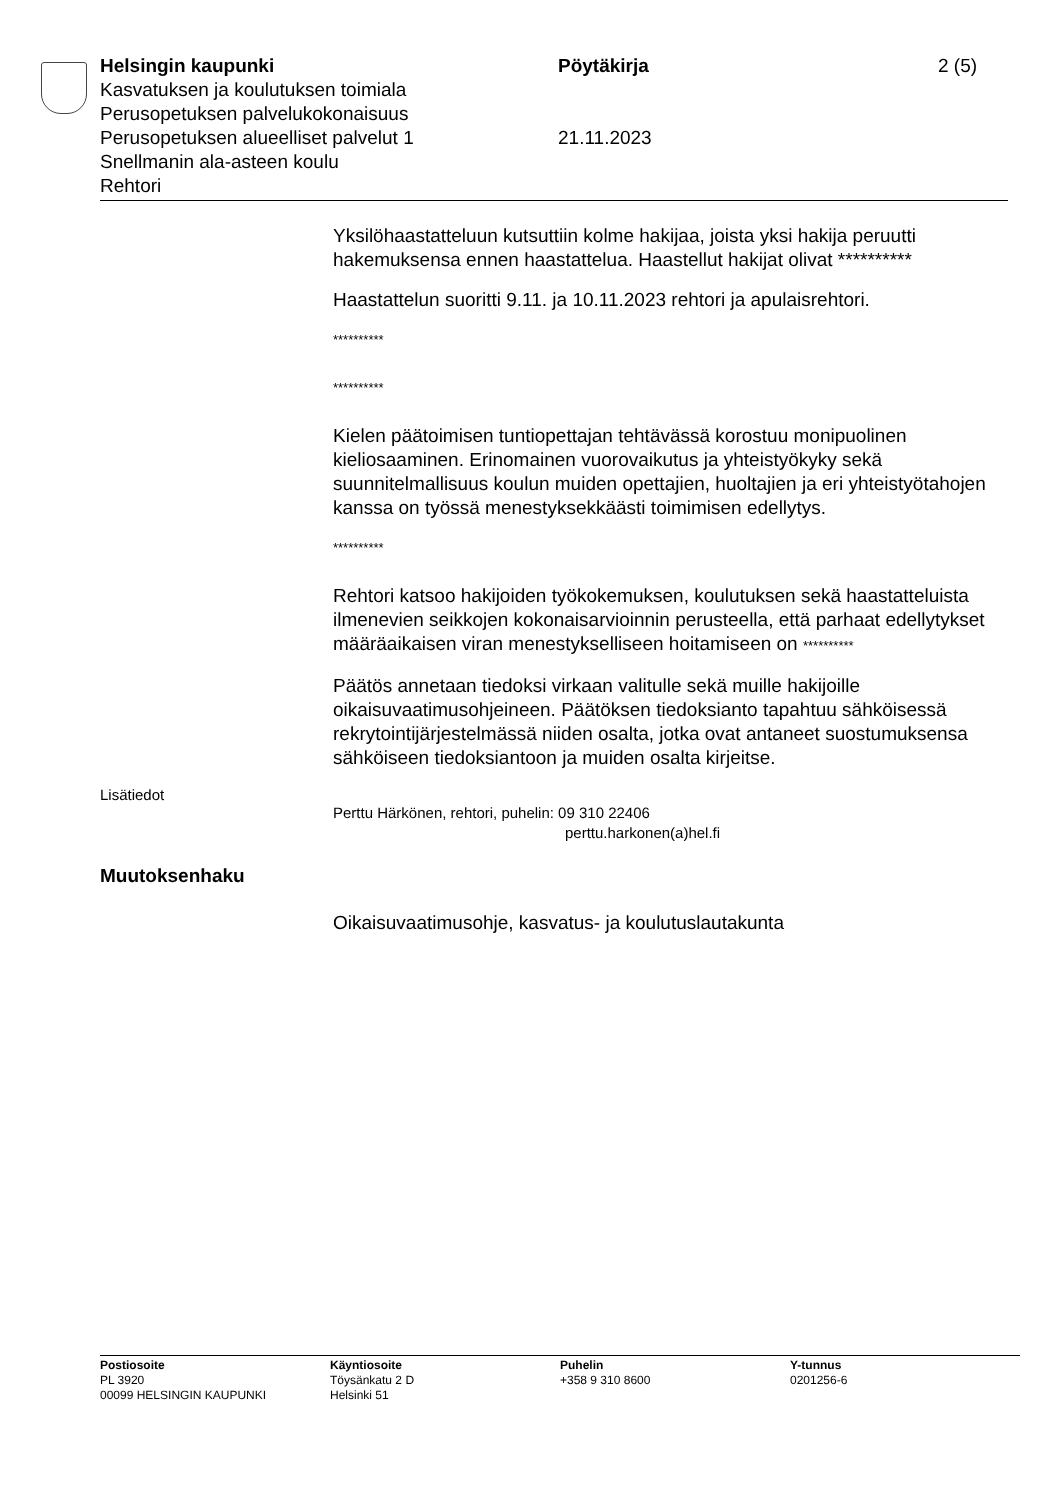Helsingin kaupunki Pöytäkirja 2 (5)
Kasvatuksen ja koulutuksen toimiala
Perusopetuksen palvelukokonaisuus
Perusopetuksen alueelliset palvelut 1 21.11.2023
Snellmanin ala-asteen koulu
Rehtori
Yksilöhaastatteluun kutsuttiin kolme hakijaa, joista yksi hakija peruutti hakemuksensa ennen haastattelua. Haastellut hakijat olivat **********
Haastattelun suoritti 9.11. ja 10.11.2023 rehtori ja apulaisrehtori.
**********
**********
Kielen päätoimisen tuntiopettajan tehtävässä korostuu monipuolinen kieliosaaminen. Erinomainen vuorovaikutus ja yhteistyökyky sekä suunnitelmallisuus koulun muiden opettajien, huoltajien ja eri yhteistyötahojen kanssa on työssä menestyksekkäästi toimimisen edellytys.
**********
Rehtori katsoo hakijoiden työkokemuksen, koulutuksen sekä haastatteluista ilmenevien seikkojen kokonaisarvioinnin perusteella, että parhaat edellytykset määräaikaisen viran menestykselliseen hoitamiseen on **********
Päätös annetaan tiedoksi virkaan valitulle sekä muille hakijoille oikaisuvaatimusohjeineen. Päätöksen tiedoksianto tapahtuu sähköisessä rekrytointijärjestelmässä niiden osalta, jotka ovat antaneet suostumuksensa sähköiseen tiedoksiantoon ja muiden osalta kirjeitse.
Lisätiedot
Perttu Härkönen, rehtori, puhelin: 09 310 22406
perttu.harkonen(a)hel.fi
Muutoksenhaku
Oikaisuvaatimusohje, kasvatus- ja koulutuslautakunta
Postiosoite
PL 3920
00099 HELSINGIN KAUPUNKI
Käyntiosoite
Töysänkatu 2 D
Helsinki 51
Puhelin
+358 9 310 8600
Y-tunnus
0201256-6